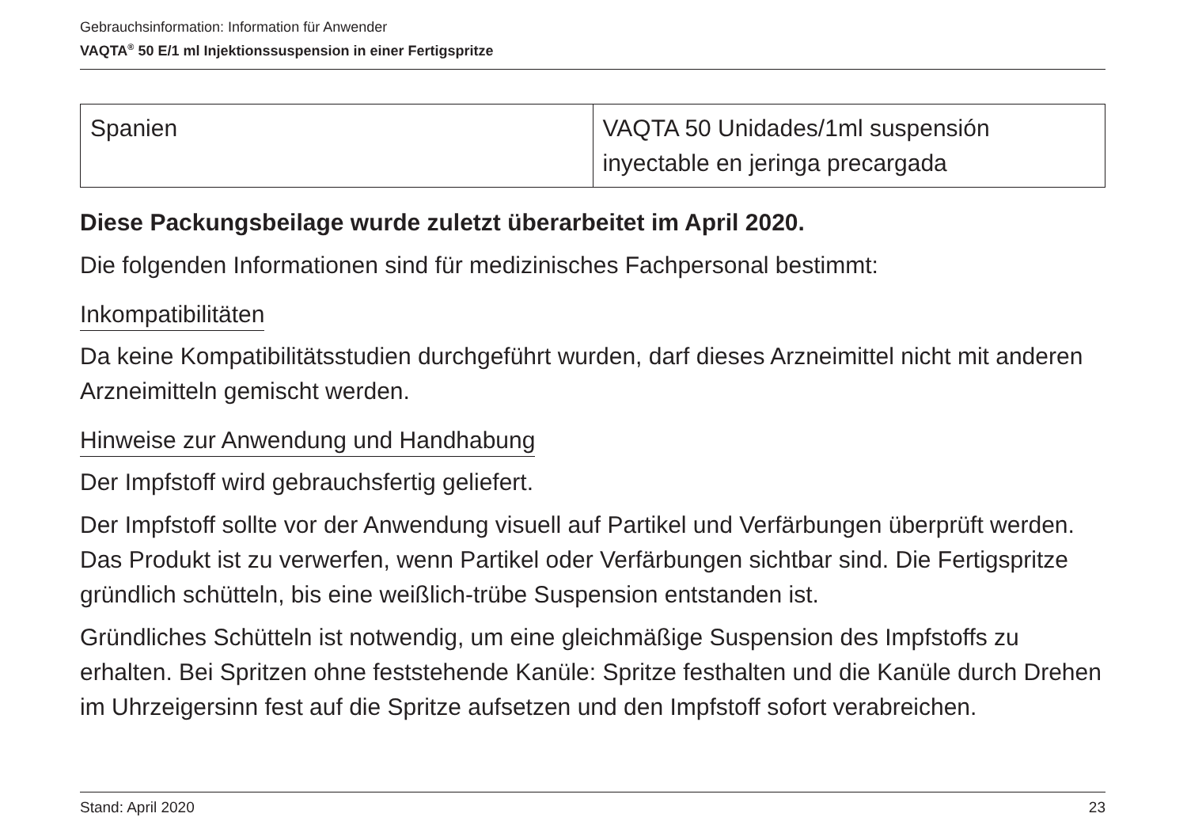Gebrauchsinformation: Information für Anwender
VAQTA<sup>®</sup> 50 E/1 ml Injektionssuspension in einer Fertigspritze
| Spanien | VAQTA 50 Unidades/1ml suspensión inyectable en jeringa precargada |
Diese Packungsbeilage wurde zuletzt überarbeitet im April 2020.
Die folgenden Informationen sind für medizinisches Fachpersonal bestimmt:
Inkompatibilitäten
Da keine Kompatibilitätsstudien durchgeführt wurden, darf dieses Arzneimittel nicht mit anderen Arzneimitteln gemischt werden.
Hinweise zur Anwendung und Handhabung
Der Impfstoff wird gebrauchsfertig geliefert.
Der Impfstoff sollte vor der Anwendung visuell auf Partikel und Verfärbungen überprüft werden. Das Produkt ist zu verwerfen, wenn Partikel oder Verfärbungen sichtbar sind. Die Fertigspritze gründlich schütteln, bis eine weißlich-trübe Suspension entstanden ist.
Gründliches Schütteln ist notwendig, um eine gleichmäßige Suspension des Impfstoffs zu erhalten. Bei Spritzen ohne feststehende Kanüle: Spritze festhalten und die Kanüle durch Drehen im Uhrzeigersinn fest auf die Spritze aufsetzen und den Impfstoff sofort verabreichen.
Stand: April 2020 23